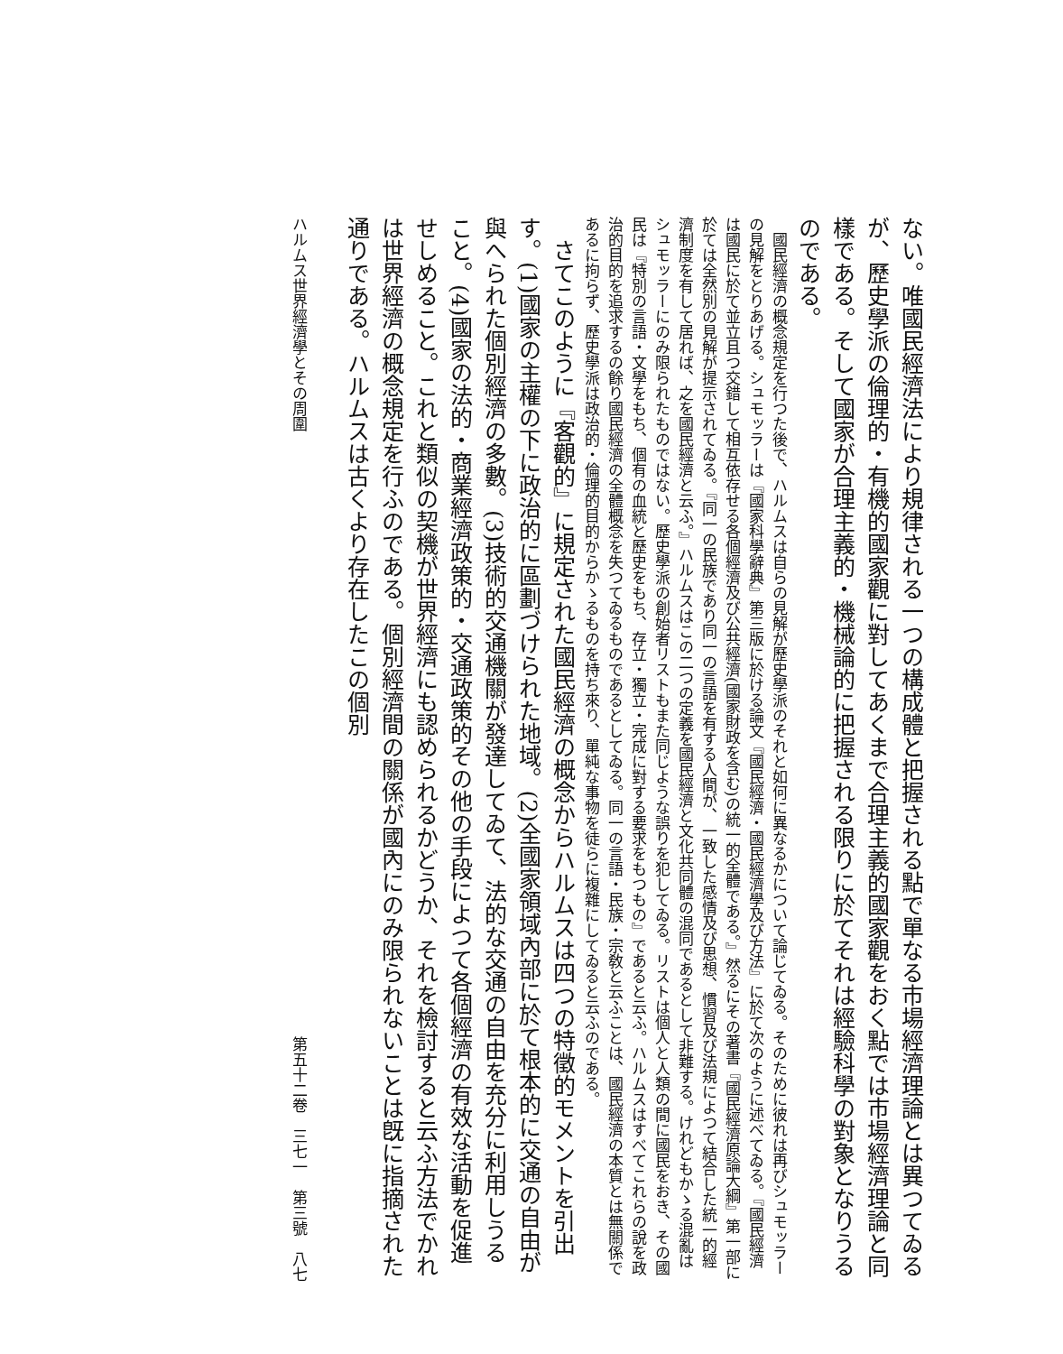ない。唯國民經濟法により規律される一つの構成體と把握される點で單なる市場經濟理論とは異つてゐるが、歷史學派の倫理的・有機的國家觀に對してあくまで合理主義的國家觀をおく點では市場經濟理論と同樣である。そして國家が合理主義的・機械論的に把握される限りに於てそれは經驗科學の對象となりうるのである。
　國民經濟の概念規定を行つた後で、ハルムスは自らの見解が歷史學派のそれと如何に異なるかについて論じてゐる。そのために彼れは再びシュモッラーの見解をとりあげる。シュモッラーは『國家科學辭典』第三版に於ける論文『國民經濟・國民經濟學及び方法』に於て次のように述べてゐる。『國民經濟は國民に於て並立且つ交錯して相互依存せる各個經濟及び公共經濟(國家財政を含む)の統一的全體である。』然るにその著書『國民經濟原論大綱』第一部に於ては全然別の見解が提示されてゐる。『同一の民族であり同一の言語を有する人間が、一致した感情及び思想、慣習及び法規によつて結合した統一的經濟制度を有して居れば、之を國民經濟と云ふ。』ハルムスはこの二つの定義を國民經濟と文化共同體の混同であるとして非難する。けれどもかゝる混亂はシュモッラーにのみ限られたものではない。歷史學派の創始者リストもまた同じような誤りを犯してゐる。リストは個人と人類の間に國民をおき、その國民は『特別の言語・文學をもち、個有の血統と歷史をもち、存立・獨立・完成に對する要求をもつもの』であると云ふ。ハルムスはすべてこれらの說を政治的目的を追求するの餘り國民經濟の全體概念を失つてゐるものであるとしてゐる。同一の言語・民族・宗敎と云ふことは、國民經濟の本質とは無關係であるに拘らず、歷史學派は政治的・倫理的目的からかゝるものを持ち來り、單純な事物を徒らに複雜にしてゐると云ふのである。
　さてこのように『客觀的』に規定された國民經濟の概念からハルムスは四つの特徵的モメントを引出す。(1)國家の主權の下に政治的に區劃づけられた地域。(2)全國家領域內部に於て根本的に交通の自由が與へられた個別經濟の多數。(3)技術的交通機關が發達してゐて、法的な交通の自由を充分に利用しうること。(4)國家の法的・商業經濟政策的・交通政策的その他の手段によつて各個經濟の有效な活動を促進せしめること。これと類似の契機が世界經濟にも認められるかどうか、それを檢討すると云ふ方法でかれは世界經濟の概念規定を行ふのである。個別經濟間の關係が國內にのみ限られないことは旣に指摘された通りである。ハルムスは古くより存在したこの個別
ハルムス世界經濟學とその周圍 第五十二卷　三七一　第三號　八七